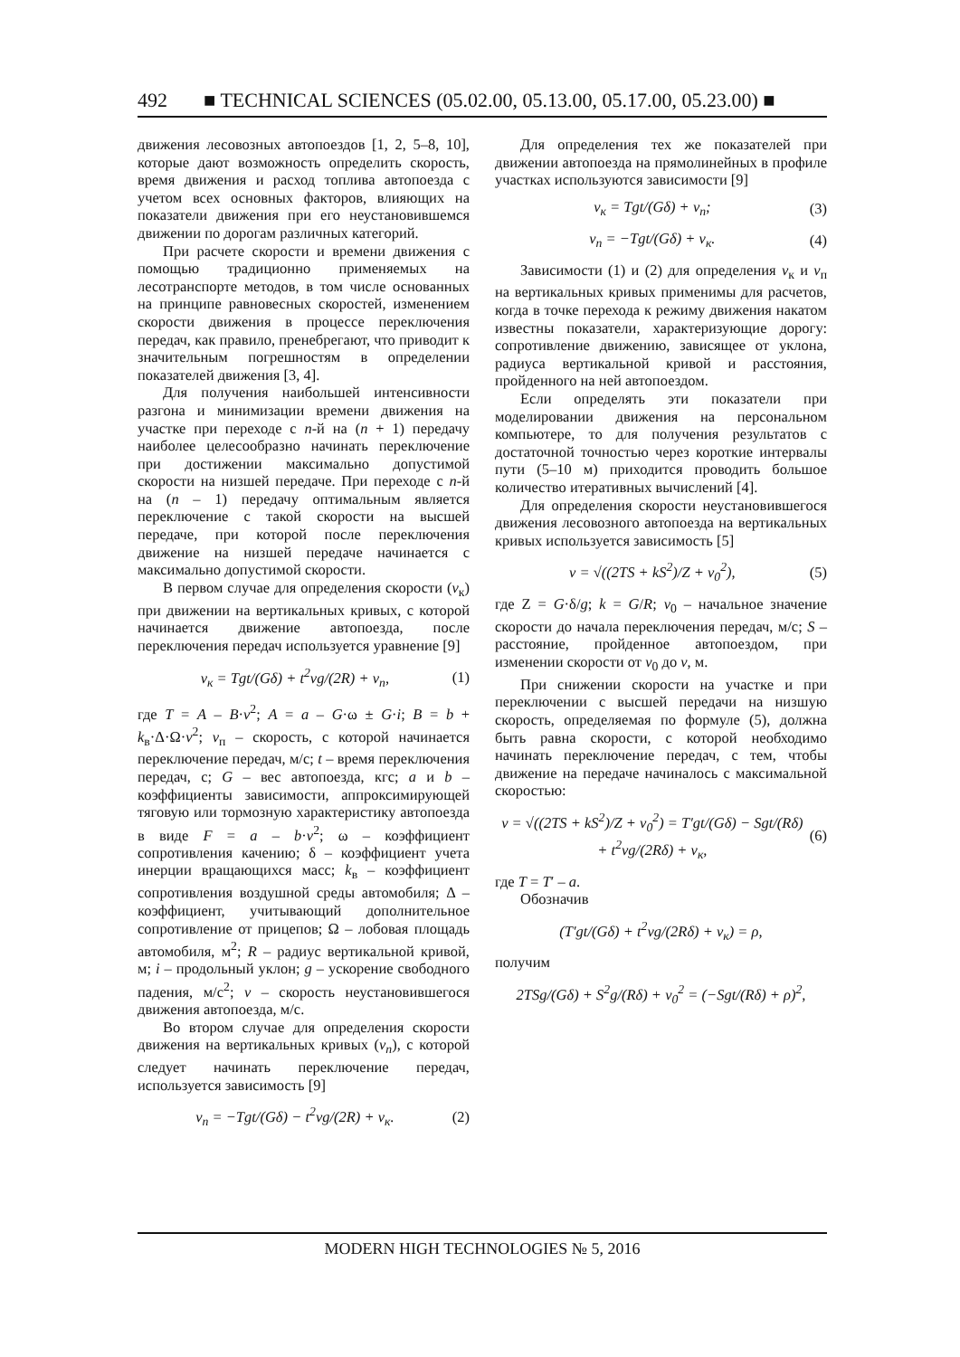492 ■ TECHNICAL SCIENCES (05.02.00, 05.13.00, 05.17.00, 05.23.00) ■
движения лесовозных автопоездов [1, 2, 5–8, 10], которые дают возможность определить скорость, время движения и расход топлива автопоезда с учетом всех основных факторов, влияющих на показатели движения при его неустановившемся движении по дорогам различных категорий.
При расчете скорости и времени движения с помощью традиционно применяемых на лесотранспорте методов, в том числе основанных на принципе равновесных скоростей, изменением скорости движения в процессе переключения передач, как правило, пренебрегают, что приводит к значительным погрешностям в определении показателей движения [3, 4].
Для получения наибольшей интенсивности разгона и минимизации времени движения на участке при переходе с n-й на (n + 1) передачу наиболее целесообразно начинать переключение при достижении максимально допустимой скорости на низшей передаче. При переходе с n-й на (n – 1) передачу оптимальным является переключение с такой скорости на высшей передаче, при которой после переключения движение на низшей передаче начинается с максимально допустимой скорости.
В первом случае для определения скорости (v<sub>к</sub>) при движении на вертикальных кривых, с которой начинается движение автопоезда, после переключения передач используется уравнение [9]
v<sub>к</sub> = Tgt/(Gδ) + t<sup>2</sup>vg/(2R) + v<sub>п</sub>, (1)
где T = A – B·v<sup>2</sup>; A = a – G·ω ± G·i; B = b + k<sub>в</sub>·Δ·Ω·v<sup>2</sup>; v<sub>п</sub> – скорость, с которой начинается переключение передач, м/с; t – время переключения передач, с; G – вес автопоезда, кгс; a и b – коэффициенты зависимости, аппроксимирующей тяговую или тормозную характеристику автопоезда в виде F = a – b·v<sup>2</sup>; ω – коэффициент сопротивления качению; δ – коэффициент учета инерции вращающихся масс; k<sub>в</sub> – коэффициент сопротивления воздушной среды автомобиля; Δ – коэффициент, учитывающий дополнительное сопротивление от прицепов; Ω – лобовая площадь автомобиля, м<sup>2</sup>; R – радиус вертикальной кривой, м; i – продольный уклон; g – ускорение свободного падения, м/с<sup>2</sup>; v – скорость неустановившегося движения автопоезда, м/с.
Во втором случае для определения скорости движения на вертикальных кривых (v<sub>n</sub>), с которой следует начинать переключение передач, используется зависимость [9]
v<sub>п</sub> = −Tgt/(Gδ) − t<sup>2</sup>vg/(2R) + v<sub>к</sub>. (2)
Для определения тех же показателей при движении автопоезда на прямолинейных в профиле участках используются зависимости [9]
v<sub>к</sub> = Tgt/(Gδ) + v<sub>п</sub>; (3)
v<sub>п</sub> = −Tgt/(Gδ) + v<sub>к</sub>. (4)
Зависимости (1) и (2) для определения v<sub>к</sub> и v<sub>п</sub> на вертикальных кривых применимы для расчетов, когда в точке перехода к режиму движения накатом известны показатели, характеризующие дорогу: сопротивление движению, зависящее от уклона, радиуса вертикальной кривой и расстояния, пройденного на ней автопоездом.
Если определять эти показатели при моделировании движения на персональном компьютере, то для получения результатов с достаточной точностью через короткие интервалы пути (5–10 м) приходится проводить большое количество итеративных вычислений [4].
Для определения скорости неустановившегося движения лесовозного автопоезда на вертикальных кривых используется зависимость [5]
v = √((2TS + kS<sup>2</sup>)/Z + v<sub>0</sub><sup>2</sup>), (5)
где Z = G·δ/g; k = G/R; v<sub>0</sub> – начальное значение скорости до начала переключения передач, м/с; S – расстояние, пройденное автопоездом, при изменении скорости от v<sub>0</sub> до v, м.
При снижении скорости на участке и при переключении с высшей передачи на низшую скорость, определяемая по формуле (5), должна быть равна скорости, с которой необходимо начинать переключение передач, с тем, чтобы движение на передаче начиналось с максимальной скоростью:
v = √((2TS + kS<sup>2</sup>)/Z + v<sub>0</sub><sup>2</sup>) = T′gt/(Gδ) − Sgt/(Rδ) + t<sup>2</sup>vg/(2Rδ) + v<sub>к</sub>, (6)
где T = T′ – a.
Обозначив
(T′gt/(Gδ) + t<sup>2</sup>vg/(2Rδ) + v<sub>к</sub>) = ρ,
получим
2TSg/(Gδ) + S<sup>2</sup>g/(Rδ) + v<sub>0</sub><sup>2</sup> = (−Sgt/(Rδ) + ρ)<sup>2</sup>,
MODERN HIGH TECHNOLOGIES № 5, 2016